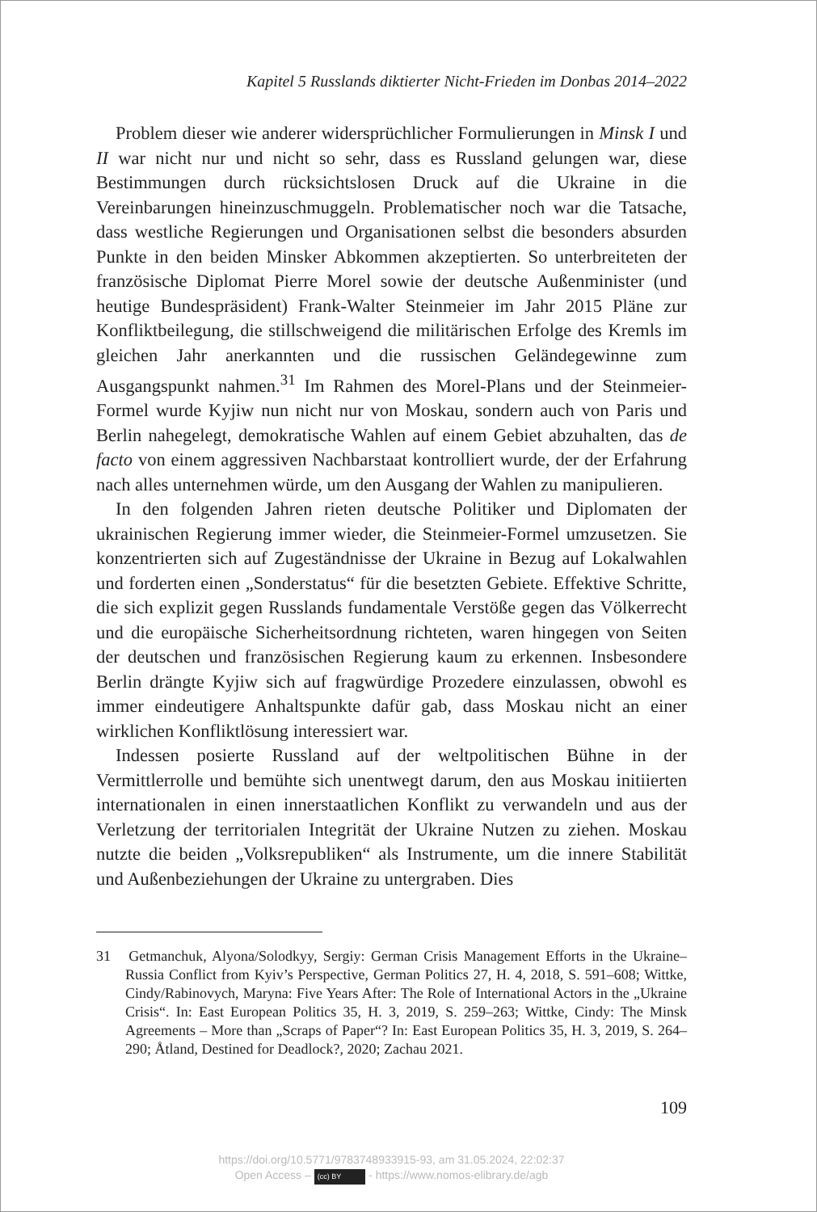Kapitel 5 Russlands diktierter Nicht-Frieden im Donbas 2014–2022
Problem dieser wie anderer widersprüchlicher Formulierungen in Minsk I und II war nicht nur und nicht so sehr, dass es Russland gelungen war, diese Bestimmungen durch rücksichtslosen Druck auf die Ukraine in die Vereinbarungen hineinzuschmuggeln. Problematischer noch war die Tatsache, dass westliche Regierungen und Organisationen selbst die besonders absurden Punkte in den beiden Minsker Abkommen akzeptierten. So unterbreiteten der französische Diplomat Pierre Morel sowie der deutsche Außenminister (und heutige Bundespräsident) Frank-Walter Steinmeier im Jahr 2015 Pläne zur Konfliktbeilegung, die stillschweigend die militärischen Erfolge des Kremls im gleichen Jahr anerkannten und die russischen Geländegewinne zum Ausgangspunkt nahmen.<sup>31</sup> Im Rahmen des Morel-Plans und der Steinmeier-Formel wurde Kyjiw nun nicht nur von Moskau, sondern auch von Paris und Berlin nahegelegt, demokratische Wahlen auf einem Gebiet abzuhalten, das de facto von einem aggressiven Nachbarstaat kontrolliert wurde, der der Erfahrung nach alles unternehmen würde, um den Ausgang der Wahlen zu manipulieren.
In den folgenden Jahren rieten deutsche Politiker und Diplomaten der ukrainischen Regierung immer wieder, die Steinmeier-Formel umzusetzen. Sie konzentrierten sich auf Zugeständnisse der Ukraine in Bezug auf Lokalwahlen und forderten einen „Sonderstatus“ für die besetzten Gebiete. Effektive Schritte, die sich explizit gegen Russlands fundamentale Verstöße gegen das Völkerrecht und die europäische Sicherheitsordnung richteten, waren hingegen von Seiten der deutschen und französischen Regierung kaum zu erkennen. Insbesondere Berlin drängte Kyjiw sich auf fragwürdige Prozedere einzulassen, obwohl es immer eindeutigere Anhaltspunkte dafür gab, dass Moskau nicht an einer wirklichen Konfliktlösung interessiert war.
Indessen posierte Russland auf der weltpolitischen Bühne in der Vermittlerrolle und bemühte sich unentwegt darum, den aus Moskau initiierten internationalen in einen innerstaatlichen Konflikt zu verwandeln und aus der Verletzung der territorialen Integrität der Ukraine Nutzen zu ziehen. Moskau nutzte die beiden „Volksrepubliken“ als Instrumente, um die innere Stabilität und Außenbeziehungen der Ukraine zu untergraben. Dies
31 Getmanchuk, Alyona/Solodkyy, Sergiy: German Crisis Management Efforts in the Ukraine–Russia Conflict from Kyiv’s Perspective, German Politics 27, H. 4, 2018, S. 591–608; Wittke, Cindy/Rabinovych, Maryna: Five Years After: The Role of International Actors in the „Ukraine Crisis“. In: East European Politics 35, H. 3, 2019, S. 259–263; Wittke, Cindy: The Minsk Agreements – More than „Scraps of Paper“? In: East European Politics 35, H. 3, 2019, S. 264–290; Åtland, Destined for Deadlock?, 2020; Zachau 2021.
109
https://doi.org/10.5771/9783748933915-93, am 31.05.2024, 22:02:37
Open Access – (cc) BY - https://www.nomos-elibrary.de/agb